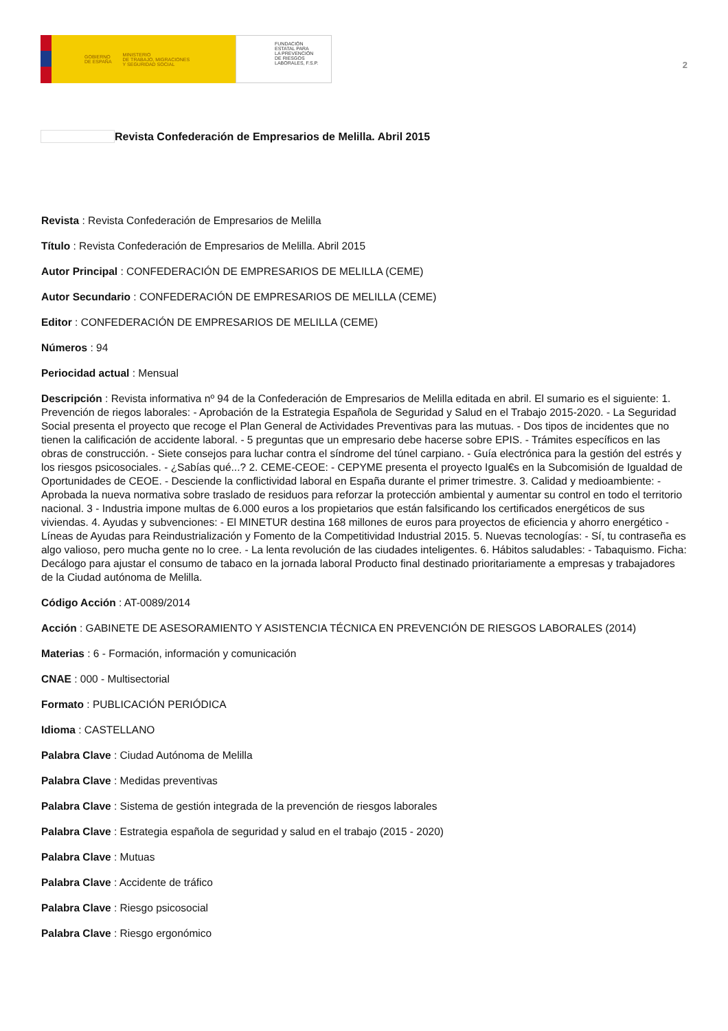GOBIERNO
DE ESPAÑA MINISTERIO
DE TRABAJO, MIGRACIONES
Y SEGURIDAD SOCIAL
FUNDACIÓN
ESTATAL PARA
LA PREVENCIÓN
DE RIESGOS
LABORALES, F.S.P.
2
Revista Confederación de Empresarios de Melilla. Abril 2015
Revista : Revista Confederación de Empresarios de Melilla
Título : Revista Confederación de Empresarios de Melilla. Abril 2015
Autor Principal : CONFEDERACIÓN DE EMPRESARIOS DE MELILLA (CEME)
Autor Secundario : CONFEDERACIÓN DE EMPRESARIOS DE MELILLA (CEME)
Editor : CONFEDERACIÓN DE EMPRESARIOS DE MELILLA (CEME)
Números : 94
Periocidad actual : Mensual
Descripción : Revista informativa nº 94 de la Confederación de Empresarios de Melilla editada en abril. El sumario es el siguiente: 1. Prevención de riegos laborales: - Aprobación de la Estrategia Española de Seguridad y Salud en el Trabajo 2015-2020. - La Seguridad Social presenta el proyecto que recoge el Plan General de Actividades Preventivas para las mutuas. - Dos tipos de incidentes que no tienen la calificación de accidente laboral. - 5 preguntas que un empresario debe hacerse sobre EPIS. - Trámites específicos en las obras de construcción. - Siete consejos para luchar contra el síndrome del túnel carpiano. - Guía electrónica para la gestión del estrés y los riesgos psicosociales. - ¿Sabías qué...? 2. CEME-CEOE: - CEPYME presenta el proyecto Igual€s en la Subcomisión de Igualdad de Oportunidades de CEOE. - Desciende la conflictividad laboral en España durante el primer trimestre. 3. Calidad y medioambiente: - Aprobada la nueva normativa sobre traslado de residuos para reforzar la protección ambiental y aumentar su control en todo el territorio nacional. 3 - Industria impone multas de 6.000 euros a los propietarios que están falsificando los certificados energéticos de sus viviendas. 4. Ayudas y subvenciones: - El MINETUR destina 168 millones de euros para proyectos de eficiencia y ahorro energético - Líneas de Ayudas para Reindustrialización y Fomento de la Competitividad Industrial 2015. 5. Nuevas tecnologías: - Sí, tu contraseña es algo valioso, pero mucha gente no lo cree. - La lenta revolución de las ciudades inteligentes. 6. Hábitos saludables: - Tabaquismo. Ficha: Decálogo para ajustar el consumo de tabaco en la jornada laboral Producto final destinado prioritariamente a empresas y trabajadores de la Ciudad autónoma de Melilla.
Código Acción : AT-0089/2014
Acción : GABINETE DE ASESORAMIENTO Y ASISTENCIA TÉCNICA EN PREVENCIÓN DE RIESGOS LABORALES (2014)
Materias : 6 - Formación, información y comunicación
CNAE : 000 - Multisectorial
Formato : PUBLICACIÓN PERIÓDICA
Idioma : CASTELLANO
Palabra Clave : Ciudad Autónoma de Melilla
Palabra Clave : Medidas preventivas
Palabra Clave : Sistema de gestión integrada de la prevención de riesgos laborales
Palabra Clave : Estrategia española de seguridad y salud en el trabajo (2015 - 2020)
Palabra Clave : Mutuas
Palabra Clave : Accidente de tráfico
Palabra Clave : Riesgo psicosocial
Palabra Clave : Riesgo ergonómico